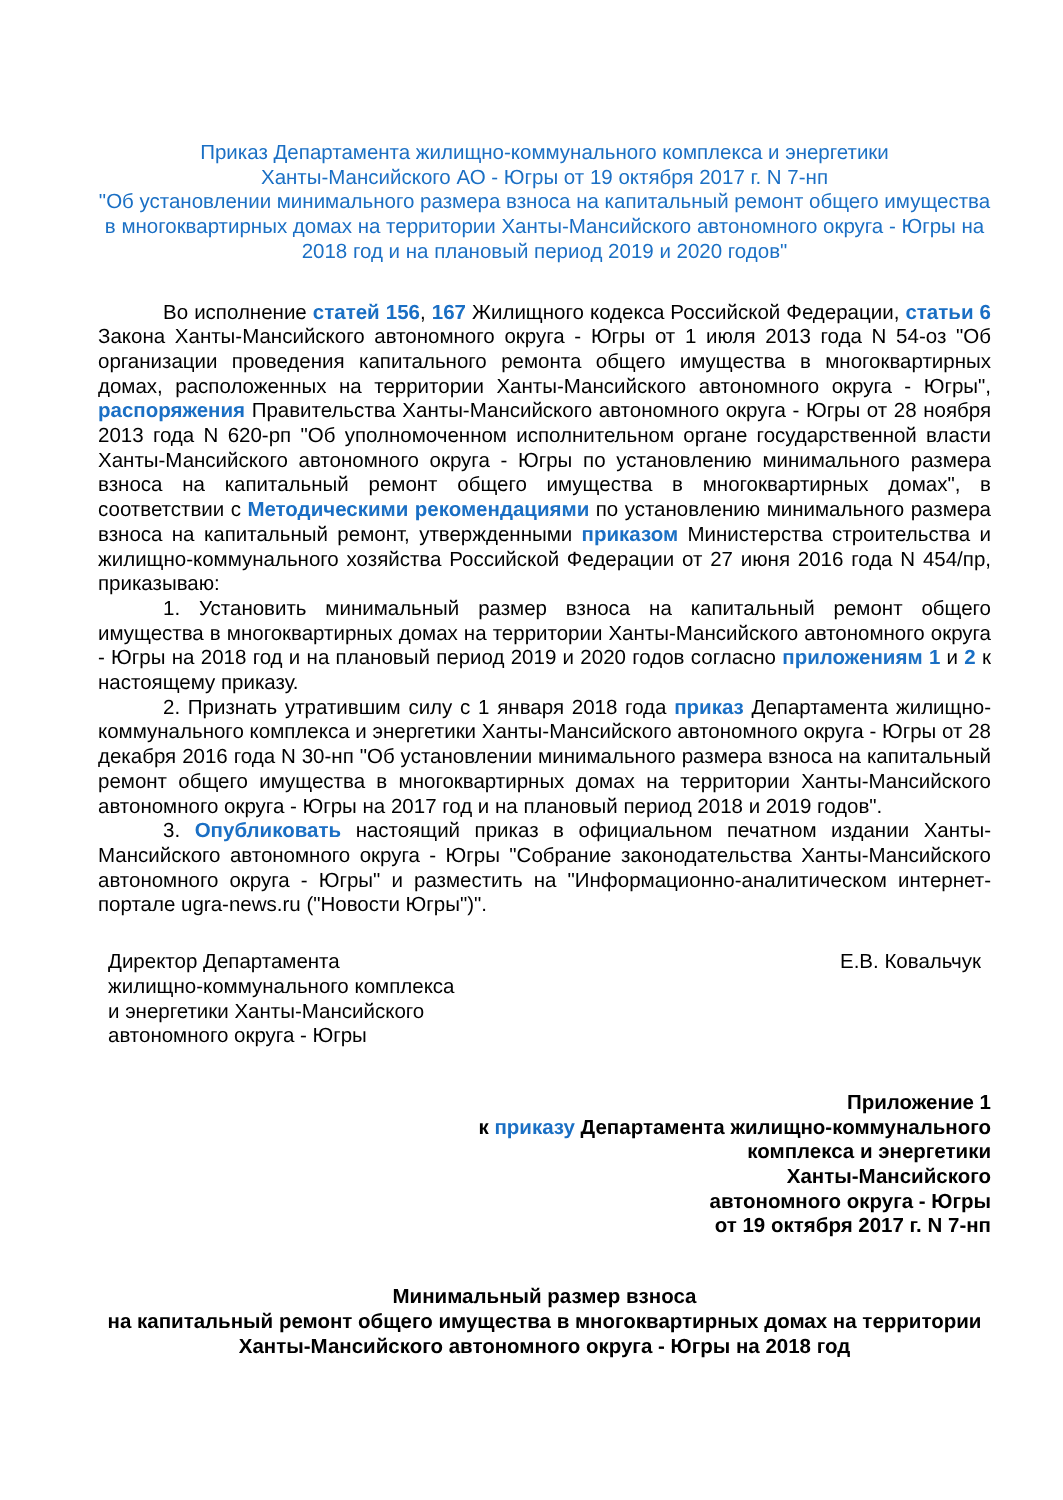Приказ Департамента жилищно-коммунального комплекса и энергетики
Ханты-Мансийского АО - Югры от 19 октября 2017 г. N 7-нп
"Об установлении минимального размера взноса на капитальный ремонт общего имущества в многоквартирных домах на территории Ханты-Мансийского автономного округа - Югры на 2018 год и на плановый период 2019 и 2020 годов"
Во исполнение статей 156, 167 Жилищного кодекса Российской Федерации, статьи 6 Закона Ханты-Мансийского автономного округа - Югры от 1 июля 2013 года N 54-оз "Об организации проведения капитального ремонта общего имущества в многоквартирных домах, расположенных на территории Ханты-Мансийского автономного округа - Югры", распоряжения Правительства Ханты-Мансийского автономного округа - Югры от 28 ноября 2013 года N 620-рп "Об уполномоченном исполнительном органе государственной власти Ханты-Мансийского автономного округа - Югры по установлению минимального размера взноса на капитальный ремонт общего имущества в многоквартирных домах", в соответствии с Методическими рекомендациями по установлению минимального размера взноса на капитальный ремонт, утвержденными приказом Министерства строительства и жилищно-коммунального хозяйства Российской Федерации от 27 июня 2016 года N 454/пр, приказываю:
1. Установить минимальный размер взноса на капитальный ремонт общего имущества в многоквартирных домах на территории Ханты-Мансийского автономного округа - Югры на 2018 год и на плановый период 2019 и 2020 годов согласно приложениям 1 и 2 к настоящему приказу.
2. Признать утратившим силу с 1 января 2018 года приказ Департамента жилищно-коммунального комплекса и энергетики Ханты-Мансийского автономного округа - Югры от 28 декабря 2016 года N 30-нп "Об установлении минимального размера взноса на капитальный ремонт общего имущества в многоквартирных домах на территории Ханты-Мансийского автономного округа - Югры на 2017 год и на плановый период 2018 и 2019 годов".
3. Опубликовать настоящий приказ в официальном печатном издании Ханты-Мансийского автономного округа - Югры "Собрание законодательства Ханты-Мансийского автономного округа - Югры" и разместить на "Информационно-аналитическом интернет-портале ugra-news.ru ("Новости Югры")".
Директор Департамента
жилищно-коммунального комплекса
и энергетики Ханты-Мансийского
автономного округа - Югры
Е.В. Ковальчук
Приложение 1
к приказу Департамента жилищно-коммунального
комплекса и энергетики
Ханты-Мансийского
автономного округа - Югры
от 19 октября 2017 г. N 7-нп
Минимальный размер взноса
на капитальный ремонт общего имущества в многоквартирных домах на территории Ханты-Мансийского автономного округа - Югры на 2018 год